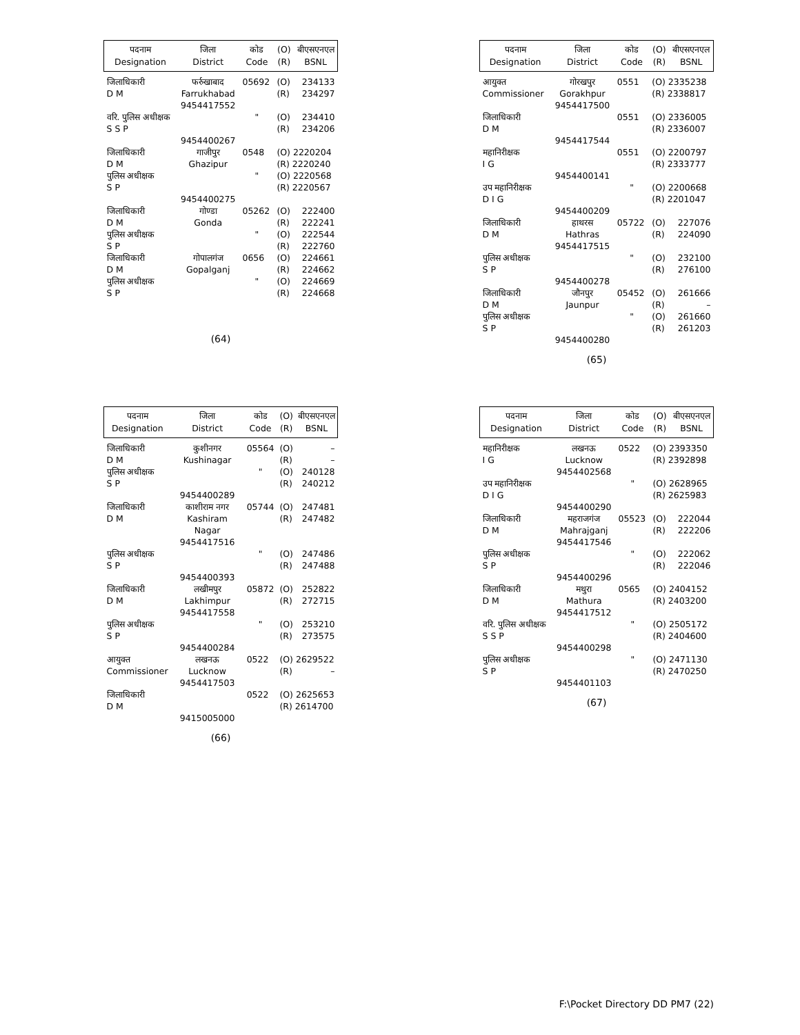| पदनाम Designation | जिला District | कोड Code | (O) (R) | बीएसएनएल BSNL |
| --- | --- | --- | --- | --- |
| जिलाधिकारी D M | फर्रुखाबाद Farrukhabad 9454417552 | 05692 | (O) (R) | 234133 234297 |
| वरि. पुलिस अधीक्षक S S P | 9454400267 | " | (O) (R) | 234410 234206 |
| जिलाधिकारी D M | गाजीपुर Ghazipur | 0548 | (O) 2220204 (R) 2220240 | |
| पुलिस अधीक्षक S P | 9454400275 | " | (O) 2220568 (R) 2220567 | |
| जिलाधिकारी D M | गोण्डा Gonda | 05262 | (O) (R) | 222400 222241 |
| पुलिस अधीक्षक S P | | " | (O) (R) | 222544 222760 |
| जिलाधिकारी D M | गोपालगंज Gopalganj | 0656 | (O) (R) | 224661 224662 |
| पुलिस अधीक्षक S P | | " | (O) (R) | 224669 224668 |
(64)
| पदनाम Designation | जिला District | कोड Code | (O) (R) | बीएसएनएल BSNL |
| --- | --- | --- | --- | --- |
| आयुक्त Commissioner | गोरखपुर Gorakhpur 9454417500 | 0551 | (O) 2335238 (R) 2338817 | |
| जिलाधिकारी D M | 9454417544 | 0551 | (O) 2336005 (R) 2336007 | |
| महानिरीक्षक I G | 9454400141 | 0551 | (O) 2200797 (R) 2333777 | |
| उप महानिरीक्षक D I G | 9454400209 | " | (O) 2200668 (R) 2201047 | |
| जिलाधिकारी D M | हाथरस Hathras 9454417515 | 05722 | (O) (R) | 227076 224090 |
| पुलिस अधीक्षक S P | 9454400278 | " | (O) (R) | 232100 276100 |
| जिलाधिकारी D M | जौनपुर Jaunpur | 05452 | (O) (R) | 261666 – |
| पुलिस अधीक्षक S P | 9454400280 | " | (O) (R) | 261660 261203 |
(65)
| पदनाम Designation | जिला District | कोड Code | (O) (R) | बीएसएनएल BSNL |
| --- | --- | --- | --- | --- |
| जिलाधिकारी D M | कुशीनगर Kushinagar | 05564 | (O) (R) | – – |
| पुलिस अधीक्षक S P | 9454400289 | " | (O) (R) | 240128 240212 |
| जिलाधिकारी D M | काशीराम नगर Kashiram Nagar 9454417516 | 05744 | (O) (R) | 247481 247482 |
| पुलिस अधीक्षक S P | 9454400393 | " | (O) (R) | 247486 247488 |
| जिलाधिकारी D M | लखीमपुर Lakhimpur 9454417558 | 05872 | (O) (R) | 252822 272715 |
| पुलिस अधीक्षक S P | 9454400284 | " | (O) (R) | 253210 273575 |
| आयुक्त Commissioner | लखनऊ Lucknow 9454417503 | 0522 | (O) 2629522 (R) – | |
| जिलाधिकारी D M | 9415005000 | 0522 | (O) 2625653 (R) 2614700 | |
(66)
| पदनाम Designation | जिला District | कोड Code | (O) (R) | बीएसएनएल BSNL |
| --- | --- | --- | --- | --- |
| महानिरीक्षक I G | लखनऊ Lucknow 9454402568 | 0522 | (O) 2393350 (R) 2392898 | |
| उप महानिरीक्षक D I G | 9454400290 | " | (O) 2628965 (R) 2625983 | |
| जिलाधिकारी D M | महराजगंज Mahrajganj 9454417546 | 05523 | (O) (R) | 222044 222206 |
| पुलिस अधीक्षक S P | 9454400296 | " | (O) (R) | 222062 222046 |
| जिलाधिकारी D M | मथुरा Mathura 9454417512 | 0565 | (O) 2404152 (R) 2403200 | |
| वरि. पुलिस अधीक्षक S S P | 9454400298 | " | (O) 2505172 (R) 2404600 | |
| पुलिस अधीक्षक S P | 9454401103 | " | (O) 2471130 (R) 2470250 | |
(67)
F:\Pocket Directory DD PM7 (22)